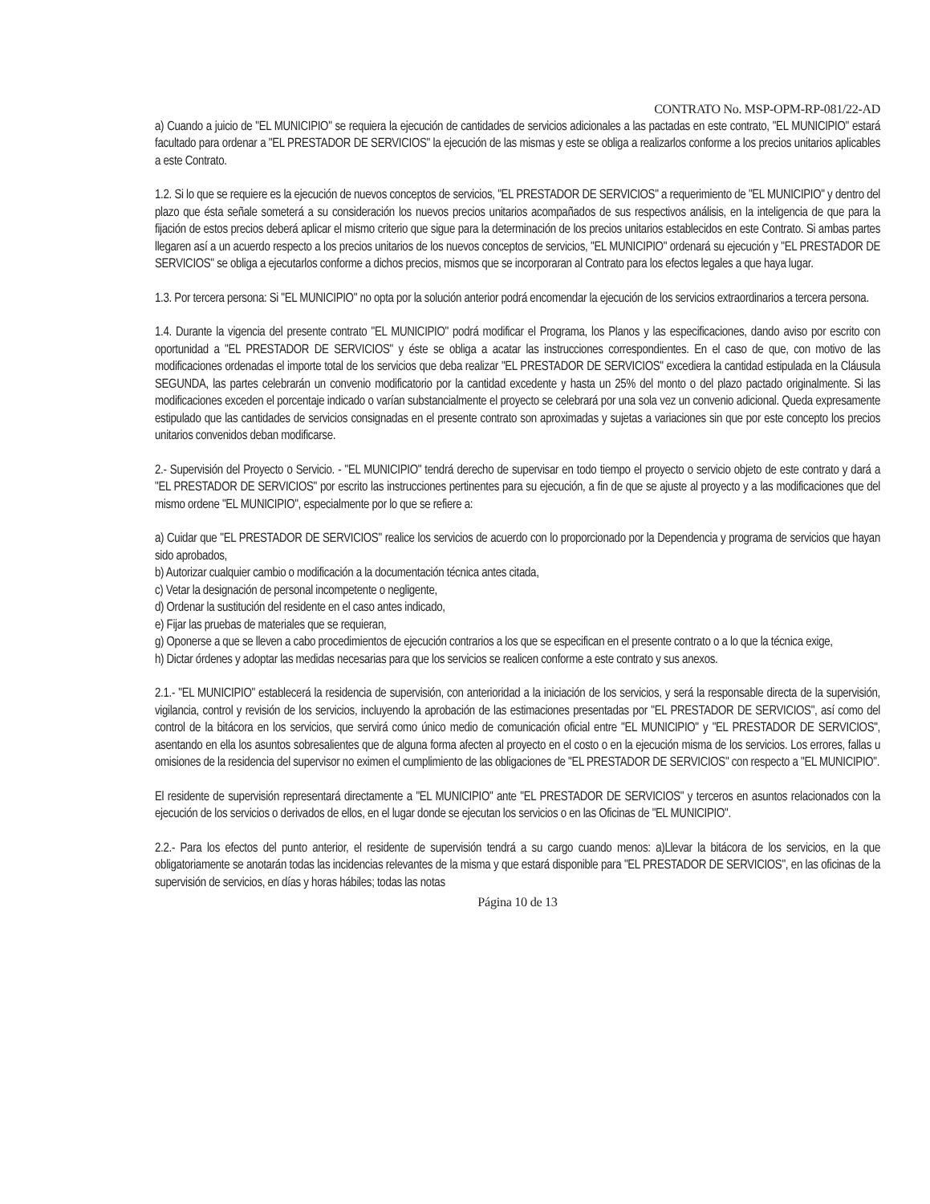CONTRATO No. MSP-OPM-RP-081/22-AD
a) Cuando a juicio de "EL MUNICIPIO" se requiera la ejecución de cantidades de servicios adicionales a las pactadas en este contrato, "EL MUNICIPIO" estará facultado para ordenar a "EL PRESTADOR DE SERVICIOS" la ejecución de las mismas y este se obliga a realizarlos conforme a los precios unitarios aplicables a este Contrato.
1.2. Si lo que se requiere es la ejecución de nuevos conceptos de servicios, "EL PRESTADOR DE SERVICIOS" a requerimiento de "EL MUNICIPIO" y dentro del plazo que ésta señale someterá a su consideración los nuevos precios unitarios acompañados de sus respectivos análisis, en la inteligencia de que para la fijación de estos precios deberá aplicar el mismo criterio que sigue para la determinación de los precios unitarios establecidos en este Contrato. Si ambas partes llegaren así a un acuerdo respecto a los precios unitarios de los nuevos conceptos de servicios, "EL MUNICIPIO" ordenará su ejecución y "EL PRESTADOR DE SERVICIOS" se obliga a ejecutarlos conforme a dichos precios, mismos que se incorporaran al Contrato para los efectos legales a que haya lugar.
1.3. Por tercera persona: Si "EL MUNICIPIO" no opta por la solución anterior podrá encomendar la ejecución de los servicios extraordinarios a tercera persona.
1.4. Durante la vigencia del presente contrato "EL MUNICIPIO" podrá modificar el Programa, los Planos y las especificaciones, dando aviso por escrito con oportunidad a "EL PRESTADOR DE SERVICIOS" y éste se obliga a acatar las instrucciones correspondientes. En el caso de que, con motivo de las modificaciones ordenadas el importe total de los servicios que deba realizar "EL PRESTADOR DE SERVICIOS" excediera la cantidad estipulada en la Cláusula SEGUNDA, las partes celebrarán un convenio modificatorio por la cantidad excedente y hasta un 25% del monto o del plazo pactado originalmente. Si las modificaciones exceden el porcentaje indicado o varían substancialmente el proyecto se celebrará por una sola vez un convenio adicional. Queda expresamente estipulado que las cantidades de servicios consignadas en el presente contrato son aproximadas y sujetas a variaciones sin que por este concepto los precios unitarios convenidos deban modificarse.
2.- Supervisión del Proyecto o Servicio. - "EL MUNICIPIO" tendrá derecho de supervisar en todo tiempo el proyecto o servicio objeto de este contrato y dará a "EL PRESTADOR DE SERVICIOS" por escrito las instrucciones pertinentes para su ejecución, a fin de que se ajuste al proyecto y a las modificaciones que del mismo ordene "EL MUNICIPIO", especialmente por lo que se refiere a:
a) Cuidar que "EL PRESTADOR DE SERVICIOS" realice los servicios de acuerdo con lo proporcionado por la Dependencia y programa de servicios que hayan sido aprobados,
b) Autorizar cualquier cambio o modificación a la documentación técnica antes citada,
c) Vetar la designación de personal incompetente o negligente,
d) Ordenar la sustitución del residente en el caso antes indicado,
e) Fijar las pruebas de materiales que se requieran,
g) Oponerse a que se lleven a cabo procedimientos de ejecución contrarios a los que se especifican en el presente contrato o a lo que la técnica exige,
h) Dictar órdenes y adoptar las medidas necesarias para que los servicios se realicen conforme a este contrato y sus anexos.
2.1.- "EL MUNICIPIO" establecerá la residencia de supervisión, con anterioridad a la iniciación de los servicios, y será la responsable directa de la supervisión, vigilancia, control y revisión de los servicios, incluyendo la aprobación de las estimaciones presentadas por "EL PRESTADOR DE SERVICIOS", así como del control de la bitácora en los servicios, que servirá como único medio de comunicación oficial entre "EL MUNICIPIO" y "EL PRESTADOR DE SERVICIOS", asentando en ella los asuntos sobresalientes que de alguna forma afecten al proyecto en el costo o en la ejecución misma de los servicios. Los errores, fallas u omisiones de la residencia del supervisor no eximen el cumplimiento de las obligaciones de "EL PRESTADOR DE SERVICIOS" con respecto a "EL MUNICIPIO".
El residente de supervisión representará directamente a "EL MUNICIPIO" ante "EL PRESTADOR DE SERVICIOS" y terceros en asuntos relacionados con la ejecución de los servicios o derivados de ellos, en el lugar donde se ejecutan los servicios o en las Oficinas de "EL MUNICIPIO".
2.2.- Para los efectos del punto anterior, el residente de supervisión tendrá a su cargo cuando menos: a)Llevar la bitácora de los servicios, en la que obligatoriamente se anotarán todas las incidencias relevantes de la misma y que estará disponible para "EL PRESTADOR DE SERVICIOS", en las oficinas de la supervisión de servicios, en días y horas hábiles; todas las notas
Página 10 de 13